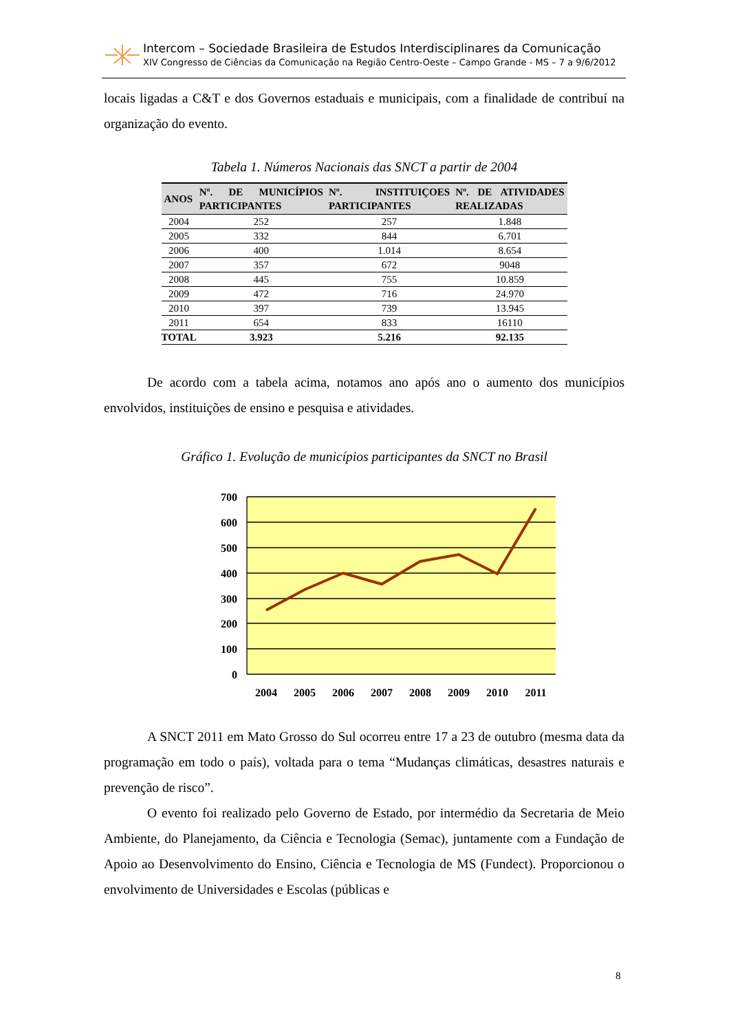Intercom – Sociedade Brasileira de Estudos Interdisciplinares da Comunicação
XIV Congresso de Ciências da Comunicação na Região Centro-Oeste – Campo Grande - MS – 7 a 9/6/2012
locais ligadas a C&T e dos Governos estaduais e municipais, com a finalidade de contribuí na organização do evento.
Tabela 1. Números Nacionais das SNCT a partir de 2004
| ANOS | Nº. DE MUNICÍPIOS PARTICIPANTES | Nº. INSTITUIÇOES PARTICIPANTES | Nº. DE ATIVIDADES REALIZADAS |
| --- | --- | --- | --- |
| 2004 | 252 | 257 | 1.848 |
| 2005 | 332 | 844 | 6.701 |
| 2006 | 400 | 1.014 | 8.654 |
| 2007 | 357 | 672 | 9048 |
| 2008 | 445 | 755 | 10.859 |
| 2009 | 472 | 716 | 24.970 |
| 2010 | 397 | 739 | 13.945 |
| 2011 | 654 | 833 | 16110 |
| TOTAL | 3.923 | 5.216 | 92.135 |
De acordo com a tabela acima, notamos ano após ano o aumento dos municípios envolvidos, instituições de ensino e pesquisa e atividades.
Gráfico 1. Evolução de municípios participantes da SNCT no Brasil
700
600
500
400
300
200
100
0
2004
2005
2006
2007
2008
2009
2010
2011
A SNCT 2011 em Mato Grosso do Sul ocorreu entre 17 a 23 de outubro (mesma data da programação em todo o país), voltada para o tema “Mudanças climáticas, desastres naturais e prevenção de risco”.
O evento foi realizado pelo Governo de Estado, por intermédio da Secretaria de Meio Ambiente, do Planejamento, da Ciência e Tecnologia (Semac), juntamente com a Fundação de Apoio ao Desenvolvimento do Ensino, Ciência e Tecnologia de MS (Fundect). Proporcionou o envolvimento de Universidades e Escolas (públicas e
8